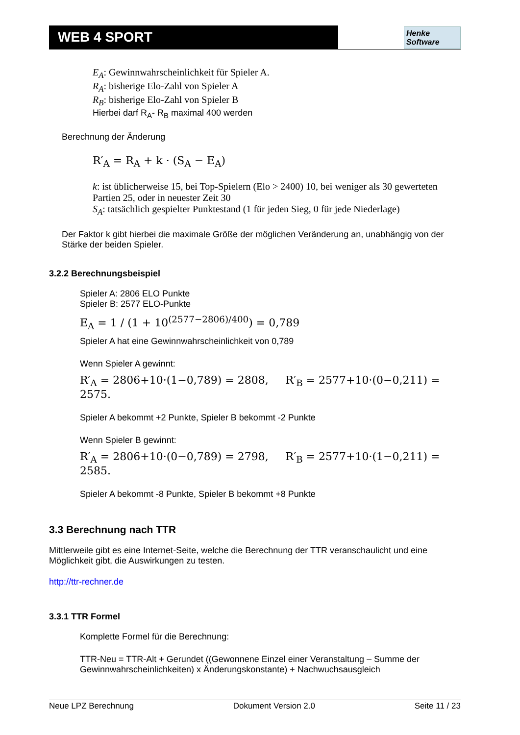WEB 4 SPORT
Henke
Software
E<sub>A</sub>: Gewinnwahrscheinlichkeit für Spieler A.
R<sub>A</sub>: bisherige Elo-Zahl von Spieler A
R<sub>B</sub>: bisherige Elo-Zahl von Spieler B
Hierbei darf R<sub>A</sub>- R<sub>B</sub> maximal 400 werden
Berechnung der Änderung
R′<sub>A</sub> = R<sub>A</sub> + k · (S<sub>A</sub> − E<sub>A</sub>)
k: ist üblicherweise 15, bei Top-Spielern (Elo > 2400) 10, bei weniger als 30 gewerteten Partien 25, oder in neuester Zeit 30
S<sub>A</sub>: tatsächlich gespielter Punktestand (1 für jeden Sieg, 0 für jede Niederlage)
Der Faktor k gibt hierbei die maximale Größe der möglichen Veränderung an, unabhängig von der Stärke der beiden Spieler.
3.2.2 Berechnungsbeispiel
Spieler A: 2806 ELO Punkte
Spieler B: 2577 ELO-Punkte
E<sub>A</sub> = 1 / (1 + 10<sup>(2577−2806)/400</sup>) = 0,789
Spieler A hat eine Gewinnwahrscheinlichkeit von 0,789
Wenn Spieler A gewinnt:
R′<sub>A</sub> = 2806+10·(1−0,789) = 2808, R′<sub>B</sub> = 2577+10·(0−0,211) = 2575.
Spieler A bekommt +2 Punkte, Spieler B bekommt -2 Punkte
Wenn Spieler B gewinnt:
R′<sub>A</sub> = 2806+10·(0−0,789) = 2798, R′<sub>B</sub> = 2577+10·(1−0,211) = 2585.
Spieler A bekommt -8 Punkte, Spieler B bekommt +8 Punkte
3.3 Berechnung nach TTR
Mittlerweile gibt es eine Internet-Seite, welche die Berechnung der TTR veranschaulicht und eine Möglichkeit gibt, die Auswirkungen zu testen.
http://ttr-rechner.de
3.3.1 TTR Formel
Komplette Formel für die Berechnung:
TTR-Neu = TTR-Alt + Gerundet ((Gewonnene Einzel einer Veranstaltung – Summe der Gewinnwahrscheinlichkeiten) x Änderungskonstante) + Nachwuchsausgleich
Neue LPZ Berechnung Dokument Version 2.0 Seite 11 / 23